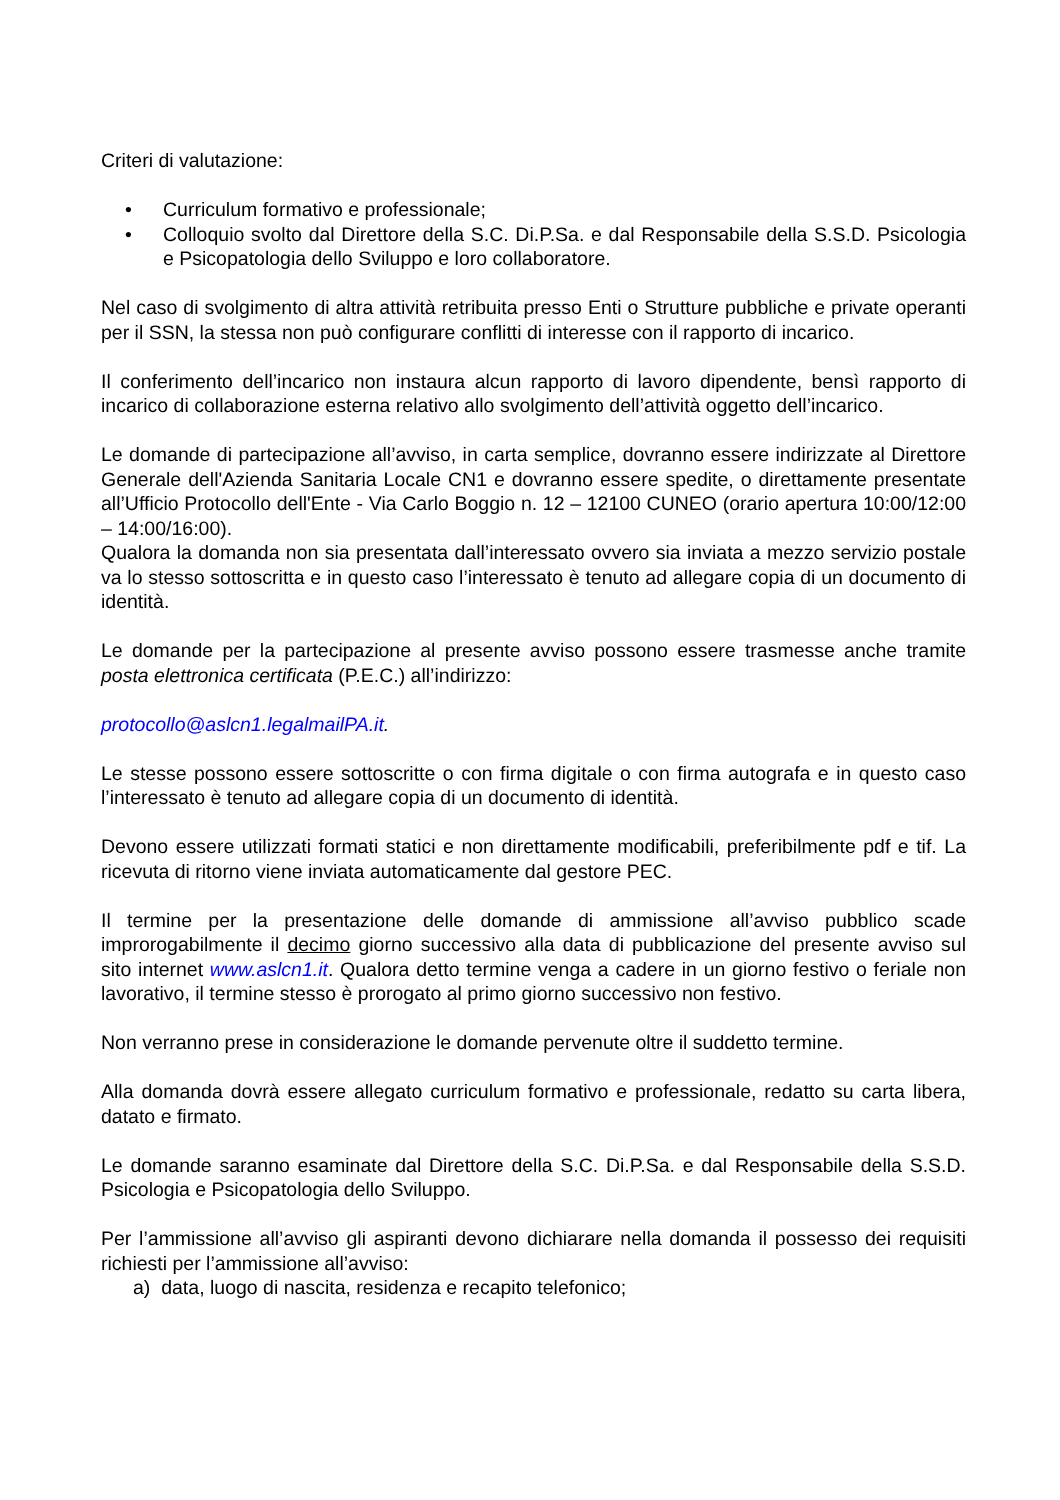Criteri di valutazione:
• Curriculum formativo e professionale;
• Colloquio svolto dal Direttore della S.C. Di.P.Sa. e dal Responsabile della S.S.D. Psicologia e Psicopatologia dello Sviluppo e loro collaboratore.
Nel caso di svolgimento di altra attività retribuita presso Enti o Strutture pubbliche e private operanti per il SSN, la stessa non può configurare conflitti di interesse con il rapporto di incarico.
Il conferimento dell’incarico non instaura alcun rapporto di lavoro dipendente, bensì rapporto di incarico di collaborazione esterna relativo allo svolgimento dell’attività oggetto dell’incarico.
Le domande di partecipazione all’avviso, in carta semplice, dovranno essere indirizzate al Direttore Generale dell'Azienda Sanitaria Locale CN1 e dovranno essere spedite, o direttamente presentate all’Ufficio Protocollo dell'Ente - Via Carlo Boggio n. 12 – 12100 CUNEO (orario apertura 10:00/12:00 – 14:00/16:00).
Qualora la domanda non sia presentata dall’interessato ovvero sia inviata a mezzo servizio postale va lo stesso sottoscritta e in questo caso l’interessato è tenuto ad allegare copia di un documento di identità.
Le domande per la partecipazione al presente avviso possono essere trasmesse anche tramite posta elettronica certificata (P.E.C.) all’indirizzo:
protocollo@aslcn1.legalmailPA.it.
Le stesse possono essere sottoscritte o con firma digitale o con firma autografa e in questo caso l’interessato è tenuto ad allegare copia di un documento di identità.
Devono essere utilizzati formati statici e non direttamente modificabili, preferibilmente pdf e tif. La ricevuta di ritorno viene inviata automaticamente dal gestore PEC.
Il termine per la presentazione delle domande di ammissione all’avviso pubblico scade improrogabilmente il decimo giorno successivo alla data di pubblicazione del presente avviso sul sito internet www.aslcn1.it. Qualora detto termine venga a cadere in un giorno festivo o feriale non lavorativo, il termine stesso è prorogato al primo giorno successivo non festivo.
Non verranno prese in considerazione le domande pervenute oltre il suddetto termine.
Alla domanda dovrà essere allegato curriculum formativo e professionale, redatto su carta libera, datato e firmato.
Le domande saranno esaminate dal Direttore della S.C. Di.P.Sa. e dal Responsabile della S.S.D. Psicologia e Psicopatologia dello Sviluppo.
Per l’ammissione all’avviso gli aspiranti devono dichiarare nella domanda il possesso dei requisiti richiesti per l’ammissione all’avviso:
a) data, luogo di nascita, residenza e recapito telefonico;